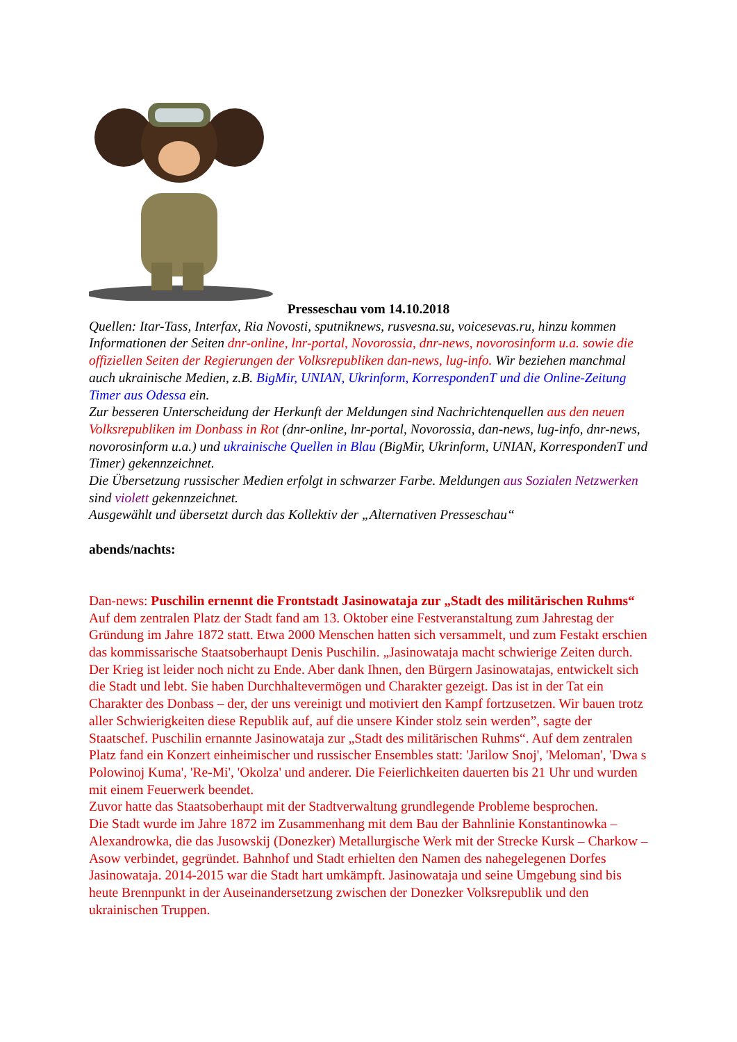Presseschau vom 14.10.2018
Quellen: Itar-Tass, Interfax, Ria Novosti, sputniknews, rusvesna.su, voicesevas.ru, hinzu kommen Informationen der Seiten dnr-online, lnr-portal, Novorossia, dnr-news, novorosinform u.a. sowie die offiziellen Seiten der Regierungen der Volksrepubliken dan-news, lug-info. Wir beziehen manchmal auch ukrainische Medien, z.B. BigMir, UNIAN, Ukrinform, KorrespondenT und die Online-Zeitung Timer aus Odessa ein.
Zur besseren Unterscheidung der Herkunft der Meldungen sind Nachrichtenquellen aus den neuen Volksrepubliken im Donbass in Rot (dnr-online, lnr-portal, Novorossia, dan-news, lug-info, dnr-news, novorosinform u.a.) und ukrainische Quellen in Blau (BigMir, Ukrinform, UNIAN, KorrespondenT und Timer) gekennzeichnet.
Die Übersetzung russischer Medien erfolgt in schwarzer Farbe. Meldungen aus Sozialen Netzwerken sind violett gekennzeichnet.
Ausgewählt und übersetzt durch das Kollektiv der „Alternativen Presseschau“
abends/nachts:
Dan-news: Puschilin ernennt die Frontstadt Jasinowataja zur „Stadt des militärischen Ruhms“
Auf dem zentralen Platz der Stadt fand am 13. Oktober eine Festveranstaltung zum Jahrestag der Gründung im Jahre 1872 statt. Etwa 2000 Menschen hatten sich versammelt, und zum Festakt erschien das kommissarische Staatsoberhaupt Denis Puschilin. „Jasinowataja macht schwierige Zeiten durch. Der Krieg ist leider noch nicht zu Ende. Aber dank Ihnen, den Bürgern Jasinowatajas, entwickelt sich die Stadt und lebt. Sie haben Durchhaltevermögen und Charakter gezeigt. Das ist in der Tat ein Charakter des Donbass – der, der uns vereinigt und motiviert den Kampf fortzusetzen. Wir bauen trotz aller Schwierigkeiten diese Republik auf, auf die unsere Kinder stolz sein werden”, sagte der Staatschef. Puschilin ernannte Jasinowataja zur „Stadt des militärischen Ruhms“. Auf dem zentralen Platz fand ein Konzert einheimischer und russischer Ensembles statt: 'Jarilow Snoj', 'Meloman', 'Dwa s Polowinoj Kuma', 'Re-Mi', 'Okolza' und anderer. Die Feierlichkeiten dauerten bis 21 Uhr und wurden mit einem Feuerwerk beendet.
Zuvor hatte das Staatsoberhaupt mit der Stadtverwaltung grundlegende Probleme besprochen.
Die Stadt wurde im Jahre 1872 im Zusammenhang mit dem Bau der Bahnlinie Konstantinowka – Alexandrowka, die das Jusowskij (Donezker) Metallurgische Werk mit der Strecke Kursk – Charkow – Asow verbindet, gegründet. Bahnhof und Stadt erhielten den Namen des nahegelegenen Dorfes Jasinowataja. 2014-2015 war die Stadt hart umkämpft. Jasinowataja und seine Umgebung sind bis heute Brennpunkt in der Auseinandersetzung zwischen der Donezker Volksrepublik und den ukrainischen Truppen.